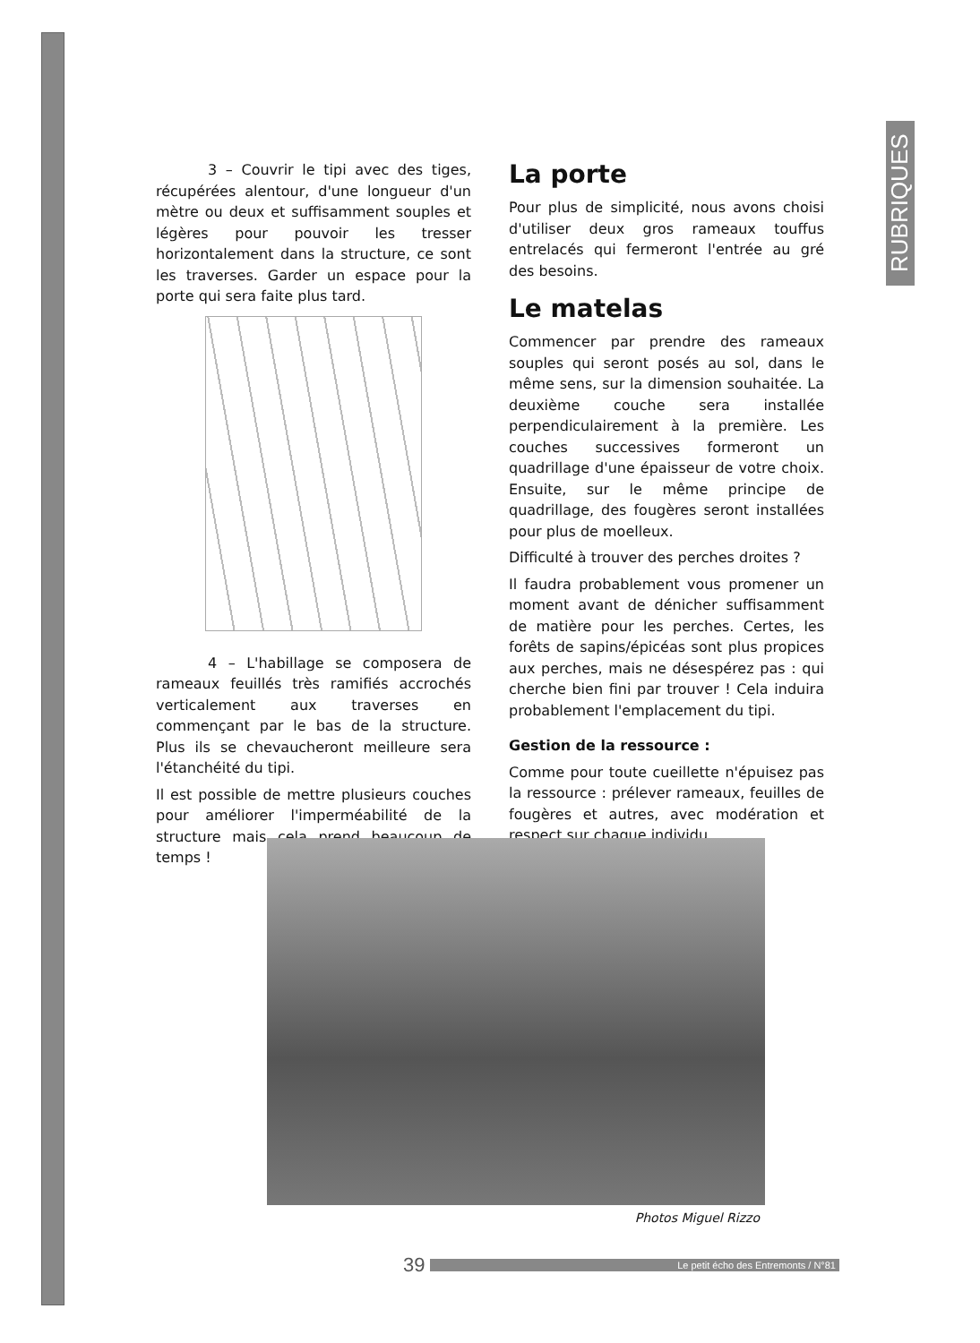RUBRIQUES
3 – Couvrir le tipi avec des tiges, récupérées alentour, d'une longueur d'un mètre ou deux et suffisamment souples et légères pour pouvoir les tresser horizontalement dans la structure, ce sont les traverses. Garder un espace pour la porte qui sera faite plus tard.
4 – L'habillage se composera de rameaux feuillés très ramifiés accrochés verticalement aux traverses en commençant par le bas de la structure. Plus ils se chevaucheront meilleure sera l'étanchéité du tipi.
Il est possible de mettre plusieurs couches pour améliorer l'imperméabilité de la structure mais cela prend beaucoup de temps !
La porte
Pour plus de simplicité, nous avons choisi d'utiliser deux gros rameaux touffus entrelacés qui fermeront l'entrée au gré des besoins.
Le matelas
Commencer par prendre des rameaux souples qui seront posés au sol, dans le même sens, sur la dimension souhaitée. La deuxième couche sera installée perpendiculairement à la première. Les couches successives formeront un quadrillage d'une épaisseur de votre choix. Ensuite, sur le même principe de quadrillage, des fougères seront installées pour plus de moelleux.
Difficulté à trouver des perches droites ?
Il faudra probablement vous promener un moment avant de dénicher suffisamment de matière pour les perches. Certes, les forêts de sapins/épicéas sont plus propices aux perches, mais ne désespérez pas : qui cherche bien fini par trouver ! Cela induira probablement l'emplacement du tipi.
Gestion de la ressource :
Comme pour toute cueillette n'épuisez pas la ressource : prélever rameaux, feuilles de fougères et autres, avec modération et respect sur chaque individu.
Photos Miguel Rizzo
39 Le petit écho des Entremonts / N°81